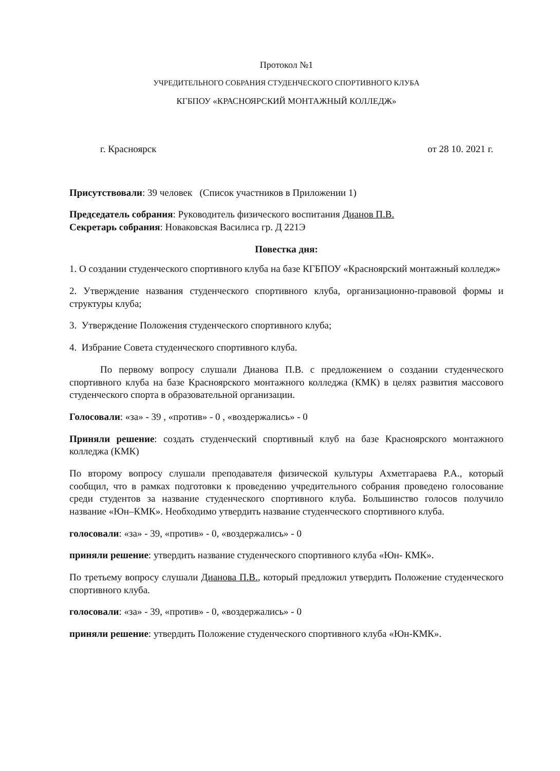Протокол №1
УЧРЕДИТЕЛЬНОГО СОБРАНИЯ СТУДЕНЧЕСКОГО СПОРТИВНОГО КЛУБА
КГБПОУ «КРАСНОЯРСКИЙ МОНТАЖНЫЙ КОЛЛЕДЖ»
г. Красноярск от 28 10. 2021 г.
Присутствовали: 39 человек (Список участников в Приложении 1)
Председатель собрания: Руководитель физического воспитания Дианов П.В.
Секретарь собрания: Новаковская Василиса гр. Д 221Э
Повестка дня:
1. О создании студенческого спортивного клуба на базе КГБПОУ «Красноярский монтажный колледж»
2. Утверждение названия студенческого спортивного клуба, организационно-правовой формы и структуры клуба;
3. Утверждение Положения студенческого спортивного клуба;
4. Избрание Совета студенческого спортивного клуба.
По первому вопросу слушали Дианова П.В. с предложением о создании студенческого спортивного клуба на базе Красноярского монтажного колледжа (КМК) в целях развития массового студенческого спорта в образовательной организации.
Голосовали: «за» - 39 , «против» - 0 , «воздержались» - 0
Приняли решение: создать студенческий спортивный клуб на базе Красноярского монтажного колледжа (КМК)
По второму вопросу слушали преподавателя физической культуры Ахметгараева Р.А., который сообщил, что в рамках подготовки к проведению учредительного собрания проведено голосование среди студентов за название студенческого спортивного клуба. Большинство голосов получило название «Юн–КМК». Необходимо утвердить название студенческого спортивного клуба.
голосовали: «за» - 39, «против» - 0, «воздержались» - 0
приняли решение: утвердить название студенческого спортивного клуба «Юн- КМК».
По третьему вопросу слушали Дианова П.В., который предложил утвердить Положение студенческого спортивного клуба.
голосовали: «за» - 39, «против» - 0, «воздержались» - 0
приняли решение: утвердить Положение студенческого спортивного клуба «Юн-КМК».